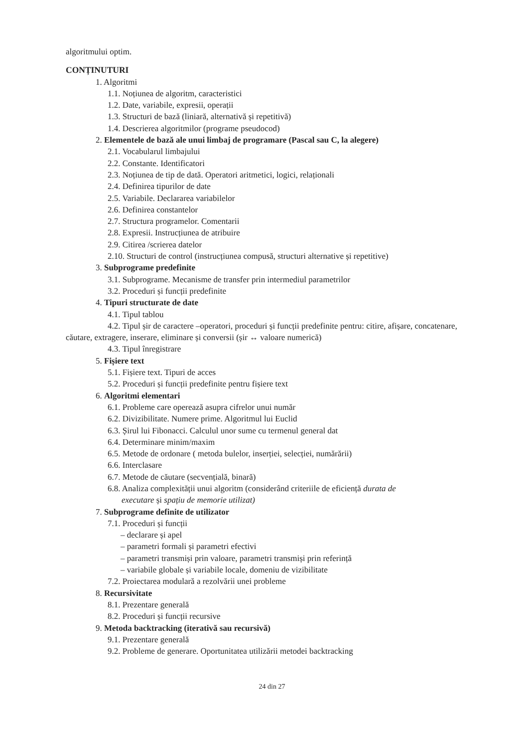algoritmului optim.
CONȚINUTURI
1. Algoritmi
1.1. Noțiunea de algoritm, caracteristici
1.2. Date, variabile, expresii, operații
1.3. Structuri de bază (liniară, alternativă și repetitivă)
1.4. Descrierea algoritmilor (programe pseudocod)
2. Elementele de bază ale unui limbaj de programare (Pascal sau C, la alegere)
2.1. Vocabularul limbajului
2.2. Constante. Identificatori
2.3. Noțiunea de tip de dată. Operatori aritmetici, logici, relaționali
2.4. Definirea tipurilor de date
2.5. Variabile. Declararea variabilelor
2.6. Definirea constantelor
2.7. Structura programelor. Comentarii
2.8. Expresii. Instrucțiunea de atribuire
2.9. Citirea /scrierea datelor
2.10. Structuri de control (instrucțiunea compusă, structuri alternative și repetitive)
3. Subprograme predefinite
3.1. Subprograme. Mecanisme de transfer prin intermediul parametrilor
3.2. Proceduri și funcții predefinite
4. Tipuri structurate de date
4.1. Tipul tablou
4.2. Tipul șir de caractere –operatori, proceduri și funcții predefinite pentru: citire, afișare, concatenare, căutare, extragere, inserare, eliminare și conversii (șir ↔ valoare numerică)
4.3. Tipul înregistrare
5. Fișiere text
5.1. Fișiere text. Tipuri de acces
5.2. Proceduri și funcții predefinite pentru fișiere text
6. Algoritmi elementari
6.1. Probleme care operează asupra cifrelor unui număr
6.2. Divizibilitate. Numere prime. Algoritmul lui Euclid
6.3. Șirul lui Fibonacci. Calculul unor sume cu termenul general dat
6.4. Determinare minim/maxim
6.5. Metode de ordonare ( metoda bulelor, inserției, selecției, numărării)
6.6. Interclasare
6.7. Metode de căutare (secvențială, binară)
6.8. Analiza complexității unui algoritm (considerând criteriile de eficiență durata de
executare și spațiu de memorie utilizat)
7. Subprograme definite de utilizator
7.1. Proceduri și funcții
– declarare și apel
– parametri formali și parametri efectivi
– parametri transmiși prin valoare, parametri transmiși prin referință
– variabile globale și variabile locale, domeniu de vizibilitate
7.2. Proiectarea modulară a rezolvării unei probleme
8. Recursivitate
8.1. Prezentare generală
8.2. Proceduri și funcții recursive
9. Metoda backtracking (iterativă sau recursivă)
9.1. Prezentare generală
9.2. Probleme de generare. Oportunitatea utilizării metodei backtracking
24 din 27